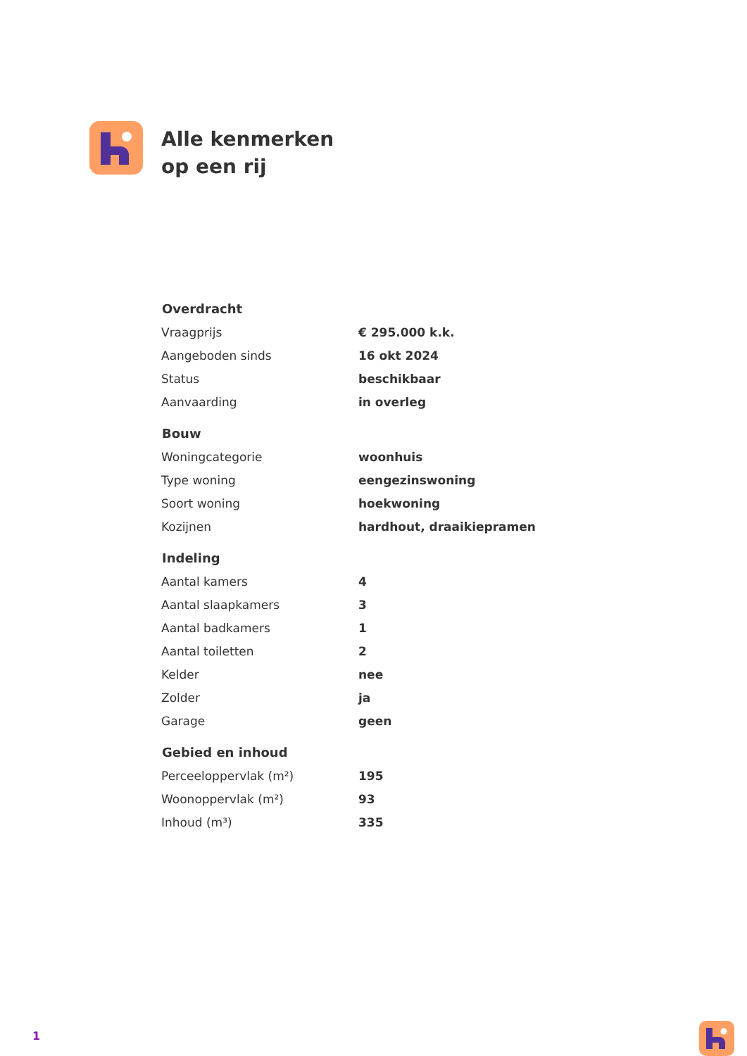Alle kenmerken
op een rij
| Overdracht | |
| --- | --- |
| Vraagprijs | € 295.000 k.k. |
| Aangeboden sinds | 16 okt 2024 |
| Status | beschikbaar |
| Aanvaarding | in overleg |
| Bouw | |
| Woningcategorie | woonhuis |
| Type woning | eengezinswoning |
| Soort woning | hoekwoning |
| Kozijnen | hardhout, draaikiepramen |
| Indeling | |
| Aantal kamers | 4 |
| Aantal slaapkamers | 3 |
| Aantal badkamers | 1 |
| Aantal toiletten | 2 |
| Kelder | nee |
| Zolder | ja |
| Garage | geen |
| Gebied en inhoud | |
| Perceeloppervlak (m²) | 195 |
| Woonoppervlak (m²) | 93 |
| Inhoud (m³) | 335 |
1